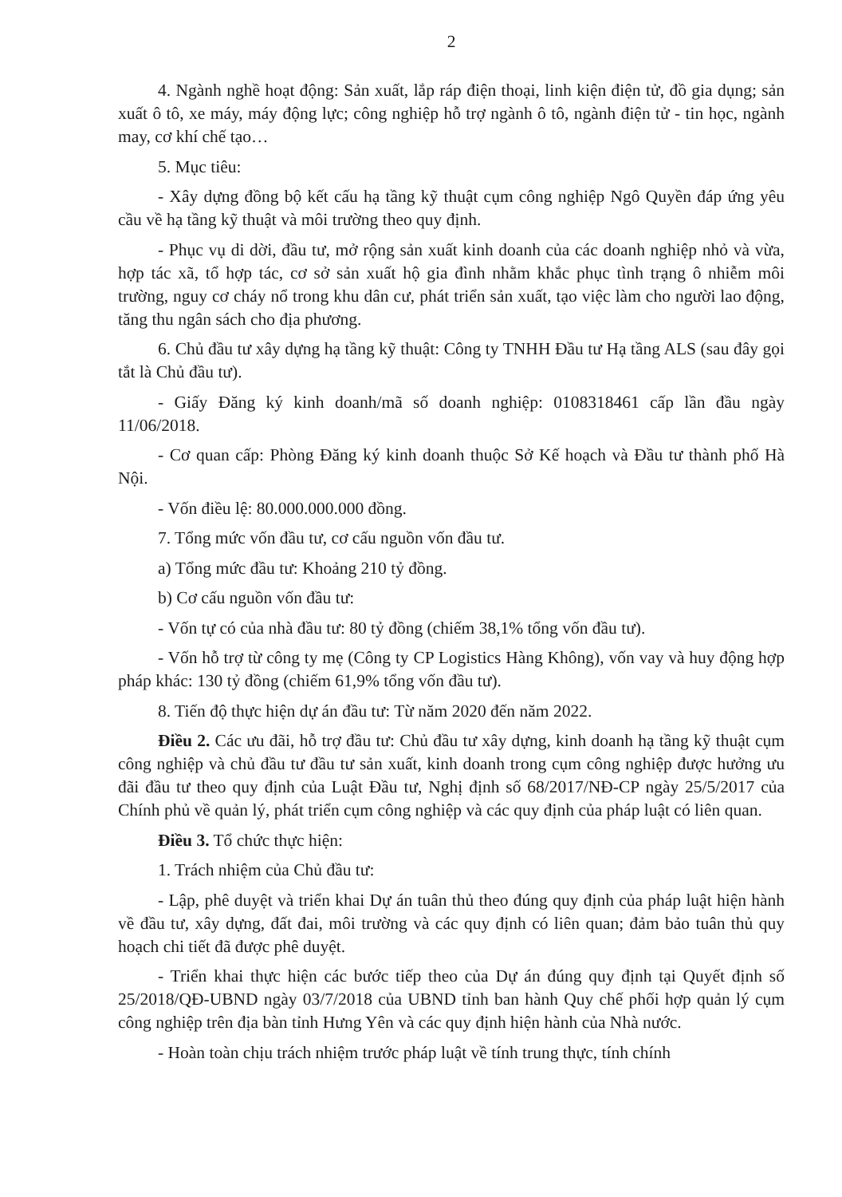2
4. Ngành nghề hoạt động: Sản xuất, lắp ráp điện thoại, linh kiện điện tử, đồ gia dụng; sản xuất ô tô, xe máy, máy động lực; công nghiệp hỗ trợ ngành ô tô, ngành điện tử - tin học, ngành may, cơ khí chế tạo…
5. Mục tiêu:
- Xây dựng đồng bộ kết cấu hạ tầng kỹ thuật cụm công nghiệp Ngô Quyền đáp ứng yêu cầu về hạ tầng kỹ thuật và môi trường theo quy định.
- Phục vụ di dời, đầu tư, mở rộng sản xuất kinh doanh của các doanh nghiệp nhỏ và vừa, hợp tác xã, tổ hợp tác, cơ sở sản xuất hộ gia đình nhằm khắc phục tình trạng ô nhiễm môi trường, nguy cơ cháy nổ trong khu dân cư, phát triển sản xuất, tạo việc làm cho người lao động, tăng thu ngân sách cho địa phương.
6. Chủ đầu tư xây dựng hạ tầng kỹ thuật: Công ty TNHH Đầu tư Hạ tầng ALS (sau đây gọi tắt là Chủ đầu tư).
- Giấy Đăng ký kinh doanh/mã số doanh nghiệp: 0108318461 cấp lần đầu ngày 11/06/2018.
- Cơ quan cấp: Phòng Đăng ký kinh doanh thuộc Sở Kế hoạch và Đầu tư thành phố Hà Nội.
- Vốn điều lệ: 80.000.000.000 đồng.
7. Tổng mức vốn đầu tư, cơ cấu nguồn vốn đầu tư.
a) Tổng mức đầu tư: Khoảng 210 tỷ đồng.
b) Cơ cấu nguồn vốn đầu tư:
- Vốn tự có của nhà đầu tư: 80 tỷ đồng (chiếm 38,1% tổng vốn đầu tư).
- Vốn hỗ trợ từ công ty mẹ (Công ty CP Logistics Hàng Không), vốn vay và huy động hợp pháp khác: 130 tỷ đồng (chiếm 61,9% tổng vốn đầu tư).
8. Tiến độ thực hiện dự án đầu tư: Từ năm 2020 đến năm 2022.
Điều 2. Các ưu đãi, hỗ trợ đầu tư: Chủ đầu tư xây dựng, kinh doanh hạ tầng kỹ thuật cụm công nghiệp và chủ đầu tư đầu tư sản xuất, kinh doanh trong cụm công nghiệp được hưởng ưu đãi đầu tư theo quy định của Luật Đầu tư, Nghị định số 68/2017/NĐ-CP ngày 25/5/2017 của Chính phủ về quản lý, phát triển cụm công nghiệp và các quy định của pháp luật có liên quan.
Điều 3. Tổ chức thực hiện:
1. Trách nhiệm của Chủ đầu tư:
- Lập, phê duyệt và triển khai Dự án tuân thủ theo đúng quy định của pháp luật hiện hành về đầu tư, xây dựng, đất đai, môi trường và các quy định có liên quan; đảm bảo tuân thủ quy hoạch chi tiết đã được phê duyệt.
- Triển khai thực hiện các bước tiếp theo của Dự án đúng quy định tại Quyết định số 25/2018/QĐ-UBND ngày 03/7/2018 của UBND tỉnh ban hành Quy chế phối hợp quản lý cụm công nghiệp trên địa bàn tỉnh Hưng Yên và các quy định hiện hành của Nhà nước.
- Hoàn toàn chịu trách nhiệm trước pháp luật về tính trung thực, tính chính